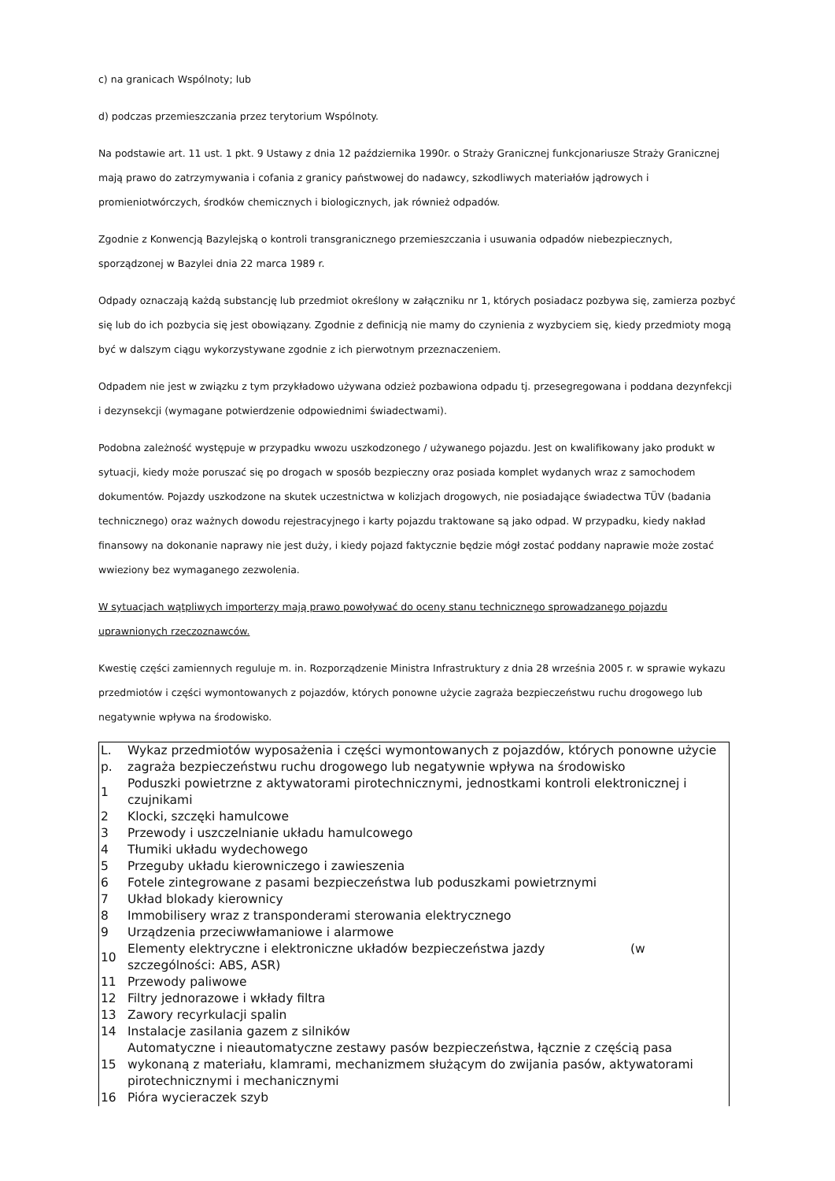c) na granicach Wspólnoty; lub
d) podczas przemieszczania przez terytorium Wspólnoty.
Na podstawie art. 11 ust. 1 pkt. 9 Ustawy z dnia 12 października 1990r. o Straży Granicznej funkcjonariusze Straży Granicznej mają prawo do zatrzymywania i cofania z granicy państwowej do nadawcy, szkodliwych materiałów jądrowych i promieniotwórczych, środków chemicznych i biologicznych, jak również odpadów.
Zgodnie z Konwencją Bazylejską o kontroli transgranicznego przemieszczania i usuwania odpadów niebezpiecznych, sporządzonej w Bazylei dnia 22 marca 1989 r.
Odpady oznaczają każdą substancję lub przedmiot określony w załączniku nr 1, których posiadacz pozbywa się, zamierza pozbyć się lub do ich pozbycia się jest obowiązany. Zgodnie z definicją nie mamy do czynienia z wyzbyciem się, kiedy przedmioty mogą być w dalszym ciągu wykorzystywane zgodnie z ich pierwotnym przeznaczeniem.
Odpadem nie jest w związku z tym przykładowo używana odzież pozbawiona odpadu tj. przesegregowana i poddana dezynfekcji i dezynsekcji (wymagane potwierdzenie odpowiednimi świadectwami).
Podobna zależność występuje w przypadku wwozu uszkodzonego / używanego pojazdu. Jest on kwalifikowany jako produkt w sytuacji, kiedy może poruszać się po drogach w sposób bezpieczny oraz posiada komplet wydanych wraz z samochodem dokumentów. Pojazdy uszkodzone na skutek uczestnictwa w kolizjach drogowych, nie posiadające świadectwa TÜV (badania technicznego) oraz ważnych dowodu rejestracyjnego i karty pojazdu traktowane są jako odpad. W przypadku, kiedy nakład finansowy na dokonanie naprawy nie jest duży, i kiedy pojazd faktycznie będzie mógł zostać poddany naprawie może zostać wwieziony bez wymaganego zezwolenia.
W sytuacjach wątpliwych importerzy mają prawo powoływać do oceny stanu technicznego sprowadzanego pojazdu uprawnionych rzeczoznawców.
Kwestię części zamiennych reguluje m. in. Rozporządzenie Ministra Infrastruktury z dnia 28 września 2005 r. w sprawie wykazu przedmiotów i części wymontowanych z pojazdów, których ponowne użycie zagraża bezpieczeństwu ruchu drogowego lub negatywnie wpływa na środowisko.
| L. p. | Wykaz przedmiotów wyposażenia i części wymontowanych z pojazdów, których ponowne użycie zagraża bezpieczeństwu ruchu drogowego lub negatywnie wpływa na środowisko |
| 1 | Poduszki powietrzne z aktywatorami pirotechnicznymi, jednostkami kontroli elektronicznej i czujnikami |
| 2 | Klocki, szczęki hamulcowe |
| 3 | Przewody i uszczelnianie układu hamulcowego |
| 4 | Tłumiki układu wydechowego |
| 5 | Przeguby układu kierowniczego i zawieszenia |
| 6 | Fotele zintegrowane z pasami bezpieczeństwa lub poduszkami powietrznymi |
| 7 | Układ blokady kierownicy |
| 8 | Immobilisery wraz z transponderami sterowania elektrycznego |
| 9 | Urządzenia przeciwwłamaniowe i alarmowe |
| 10 | Elementy elektryczne i elektroniczne układów bezpieczeństwa jazdy (w szczególności: ABS, ASR) |
| 11 | Przewody paliwowe |
| 12 | Filtry jednorazowe i wkłady filtra |
| 13 | Zawory recyrkulacji spalin |
| 14 | Instalacje zasilania gazem z silników |
| 15 | Automatyczne i nieautomatyczne zestawy pasów bezpieczeństwa, łącznie z częścią pasa wykonaną z materiału, klamrami, mechanizmem służącym do zwijania pasów, aktywatorami pirotechnicznymi i mechanicznymi |
| 16 | Pióra wycieraczek szyb |